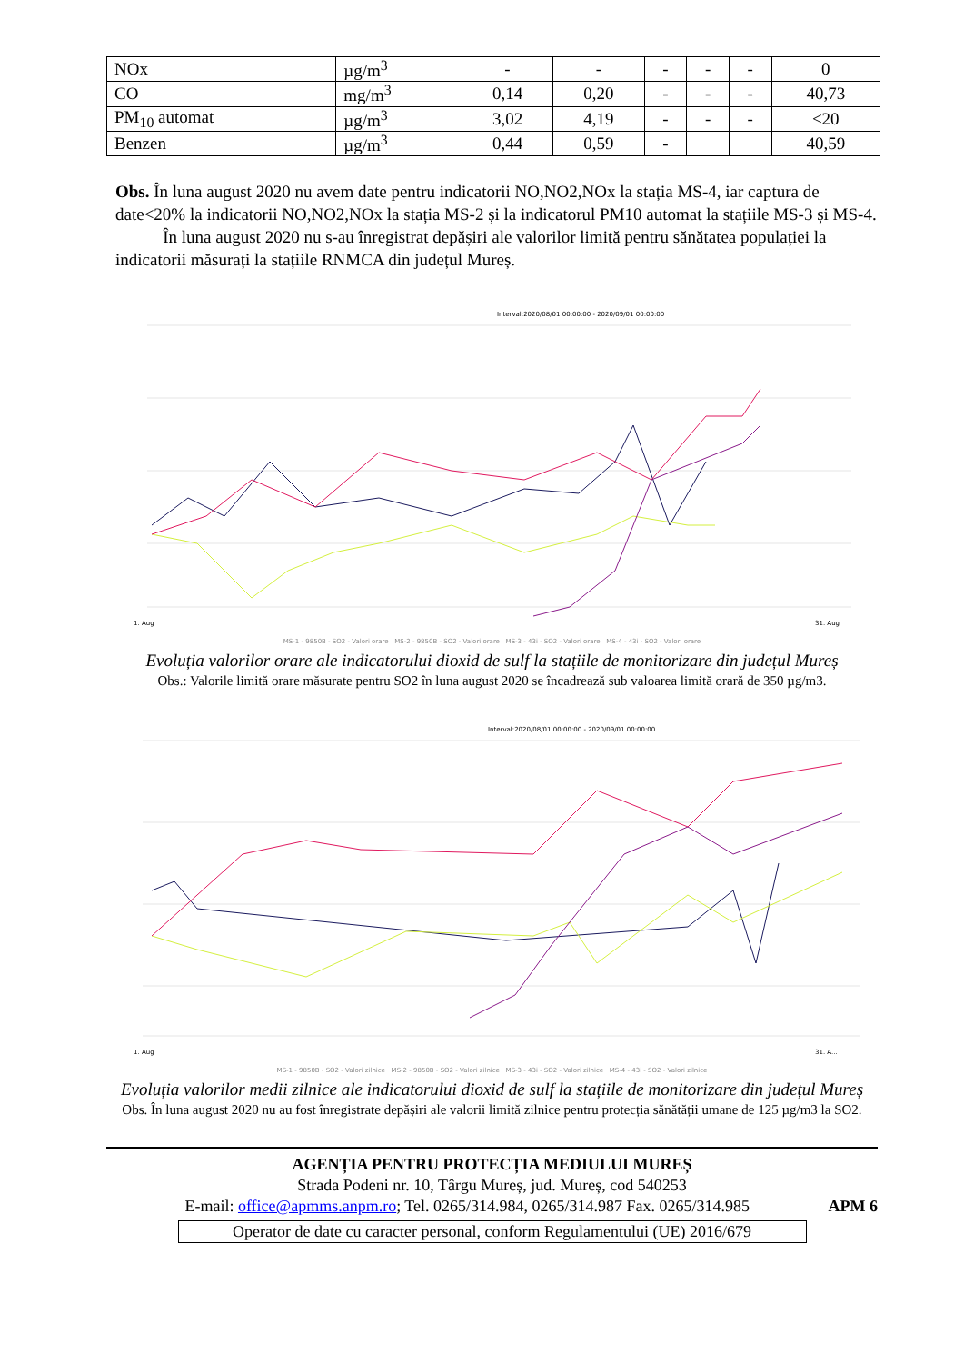| NOx | µg/m<sup>3</sup> | - | - | - | - | - | 0 |
| CO | mg/m<sup>3</sup> | 0,14 | 0,20 | - | - | - | 40,73 |
| PM<sub>10</sub> automat | µg/m<sup>3</sup> | 3,02 | 4,19 | - | - | - | <20 |
| Benzen | µg/m<sup>3</sup> | 0,44 | 0,59 | - | | | 40,59 |
Obs. În luna august 2020 nu avem date pentru indicatorii NO,NO2,NOx la stația MS-4, iar captura de date<20% la indicatorii NO,NO2,NOx la stația MS-2 și la indicatorul PM10 automat la stațiile MS-3 și MS-4.
În luna august 2020 nu s-au înregistrat depășiri ale valorilor limită pentru sănătatea populației la indicatorii măsurați la stațiile RNMCA din județul Mureș.
Interval:2020/08/01 00:00:00 - 2020/09/01 00:00:00
1. Aug
31. Aug
MS-1 - 9850B - SO2 - Valori orare MS-2 - 9850B - SO2 - Valori orare MS-3 - 43i - SO2 - Valori orare MS-4 - 43i - SO2 - Valori orare
Evoluția valorilor orare ale indicatorului dioxid de sulf la stațiile de monitorizare din județul Mureș
Obs.: Valorile limită orare măsurate pentru SO2 în luna august 2020 se încadrează sub valoarea limită orară de 350 µg/m3.
Interval:2020/08/01 00:00:00 - 2020/09/01 00:00:00
1. Aug
31. A...
MS-1 - 9850B - SO2 - Valori zilnice MS-2 - 9850B - SO2 - Valori zilnice MS-3 - 43i - SO2 - Valori zilnice MS-4 - 43i - SO2 - Valori zilnice
Evoluția valorilor medii zilnice ale indicatorului dioxid de sulf la stațiile de monitorizare din județul Mureș
Obs. În luna august 2020 nu au fost înregistrate depășiri ale valorii limită zilnice pentru protecția sănătății umane de 125 µg/m3 la SO2.
AGENȚIA PENTRU PROTECȚIA MEDIULUI MUREȘ
Strada Podeni nr. 10, Târgu Mureș, jud. Mureș, cod 540253
E-mail: office@apmms.anpm.ro; Tel. 0265/314.984, 0265/314.987 Fax. 0265/314.985 APM 6
Operator de date cu caracter personal, conform Regulamentului (UE) 2016/679